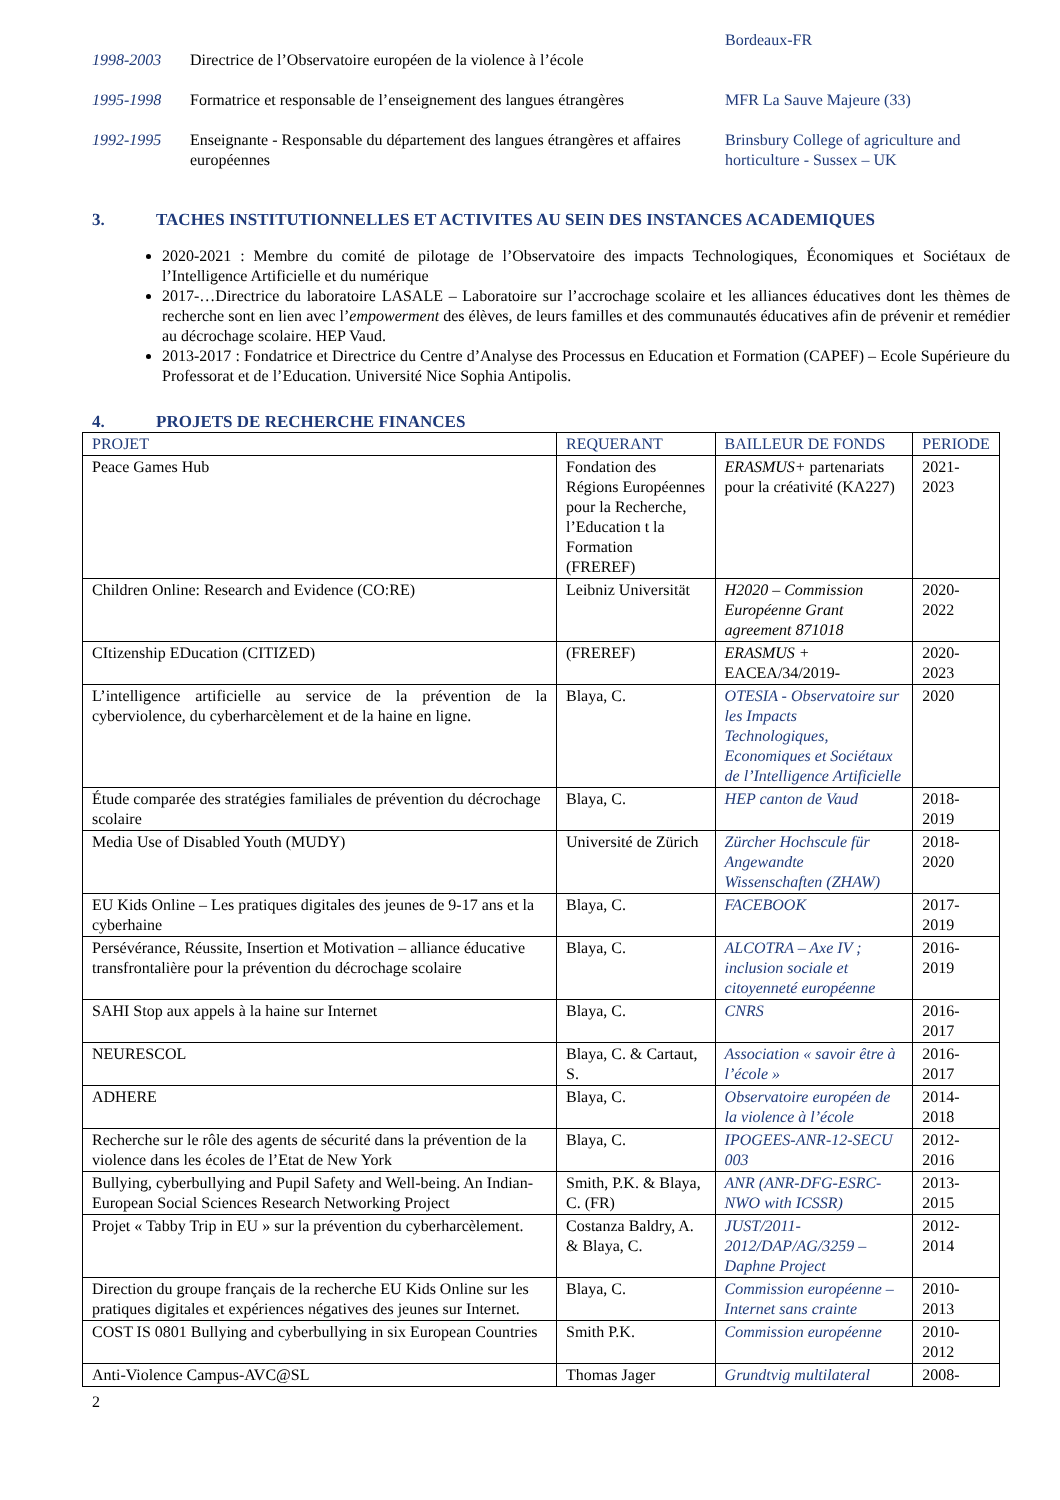Bordeaux-FR
1998-2003 Directrice de l’Observatoire européen de la violence à l’école
1995-1998 Formatrice et responsable de l’enseignement des langues étrangères
MFR La Sauve Majeure (33)
1992-1995 Enseignante - Responsable du département des langues étrangères et affaires européennes
Brinsbury College of agriculture and horticulture - Sussex – UK
3. TACHES INSTITUTIONNELLES ET ACTIVITES AU SEIN DES INSTANCES ACADEMIQUES
2020-2021 : Membre du comité de pilotage de l’Observatoire des impacts Technologiques, Économiques et Sociétaux de l’Intelligence Artificielle et du numérique
2017-…Directrice du laboratoire LASALE – Laboratoire sur l’accrochage scolaire et les alliances éducatives dont les thèmes de recherche sont en lien avec l’empowerment des élèves, de leurs familles et des communautés éducatives afin de prévenir et remédier au décrochage scolaire. HEP Vaud.
2013-2017 : Fondatrice et Directrice du Centre d’Analyse des Processus en Education et Formation (CAPEF) – Ecole Supérieure du Professorat et de l’Education. Université Nice Sophia Antipolis.
4. PROJETS DE RECHERCHE FINANCES
| PROJET | REQUERANT | BAILLEUR DE FONDS | PERIODE |
| --- | --- | --- | --- |
| Peace Games Hub | Fondation des Régions Européennes pour la Recherche, l’Education t la Formation (FREREF) | ERASMUS+ partenariats pour la créativité (KA227) | 2021-2023 |
| Children Online: Research and Evidence (CO:RE) | Leibniz Universität | H2020 – Commission Européenne Grant agreement 871018 | 2020-2022 |
| CItizenship EDucation (CITIZED) | (FREREF) | ERASMUS + EACEA/34/2019- | 2020-2023 |
| L’intelligence artificielle au service de la prévention de la cyberviolence, du cyberharcèlement et de la haine en ligne. | Blaya, C. | OTESIA - Observatoire sur les Impacts Technologiques, Economiques et Sociétaux de l’Intelligence Artificielle | 2020 |
| Étude comparée des stratégies familiales de prévention du décrochage scolaire | Blaya, C. | HEP canton de Vaud | 2018-2019 |
| Media Use of Disabled Youth (MUDY) | Université de Zürich | Zürcher Hochscule für Angewandte Wissenschaften (ZHAW) | 2018-2020 |
| EU Kids Online – Les pratiques digitales des jeunes de 9-17 ans et la cyberhaine | Blaya, C. | FACEBOOK | 2017-2019 |
| Persévérance, Réussite, Insertion et Motivation – alliance éducative transfrontalière pour la prévention du décrochage scolaire | Blaya, C. | ALCOTRA – Axe IV ; inclusion sociale et citoyenneté européenne | 2016-2019 |
| SAHI Stop aux appels à la haine sur Internet | Blaya, C. | CNRS | 2016-2017 |
| NEURESCOL | Blaya, C. & Cartaut, S. | Association « savoir être à l’école » | 2016-2017 |
| ADHERE | Blaya, C. | Observatoire européen de la violence à l’école | 2014-2018 |
| Recherche sur le rôle des agents de sécurité dans la prévention de la violence dans les écoles de l’Etat de New York | Blaya, C. | IPOGEES-ANR-12-SECU 003 | 2012-2016 |
| Bullying, cyberbullying and Pupil Safety and Well-being. An Indian-European Social Sciences Research Networking Project | Smith, P.K. & Blaya, C. (FR) | ANR (ANR-DFG-ESRC-NWO with ICSSR) | 2013-2015 |
| Projet « Tabby Trip in EU » sur la prévention du cyberharcèlement. | Costanza Baldry, A. & Blaya, C. | JUST/2011-2012/DAP/AG/3259 – Daphne Project | 2012-2014 |
| Direction du groupe français de la recherche EU Kids Online sur les pratiques digitales et expériences négatives des jeunes sur Internet. | Blaya, C. | Commission européenne – Internet sans crainte | 2010-2013 |
| COST IS 0801 Bullying and cyberbullying in six European Countries | Smith P.K. | Commission européenne | 2010-2012 |
| Anti-Violence Campus-AVC@SL | Thomas Jager | Grundtvig multilateral | 2008- |
2